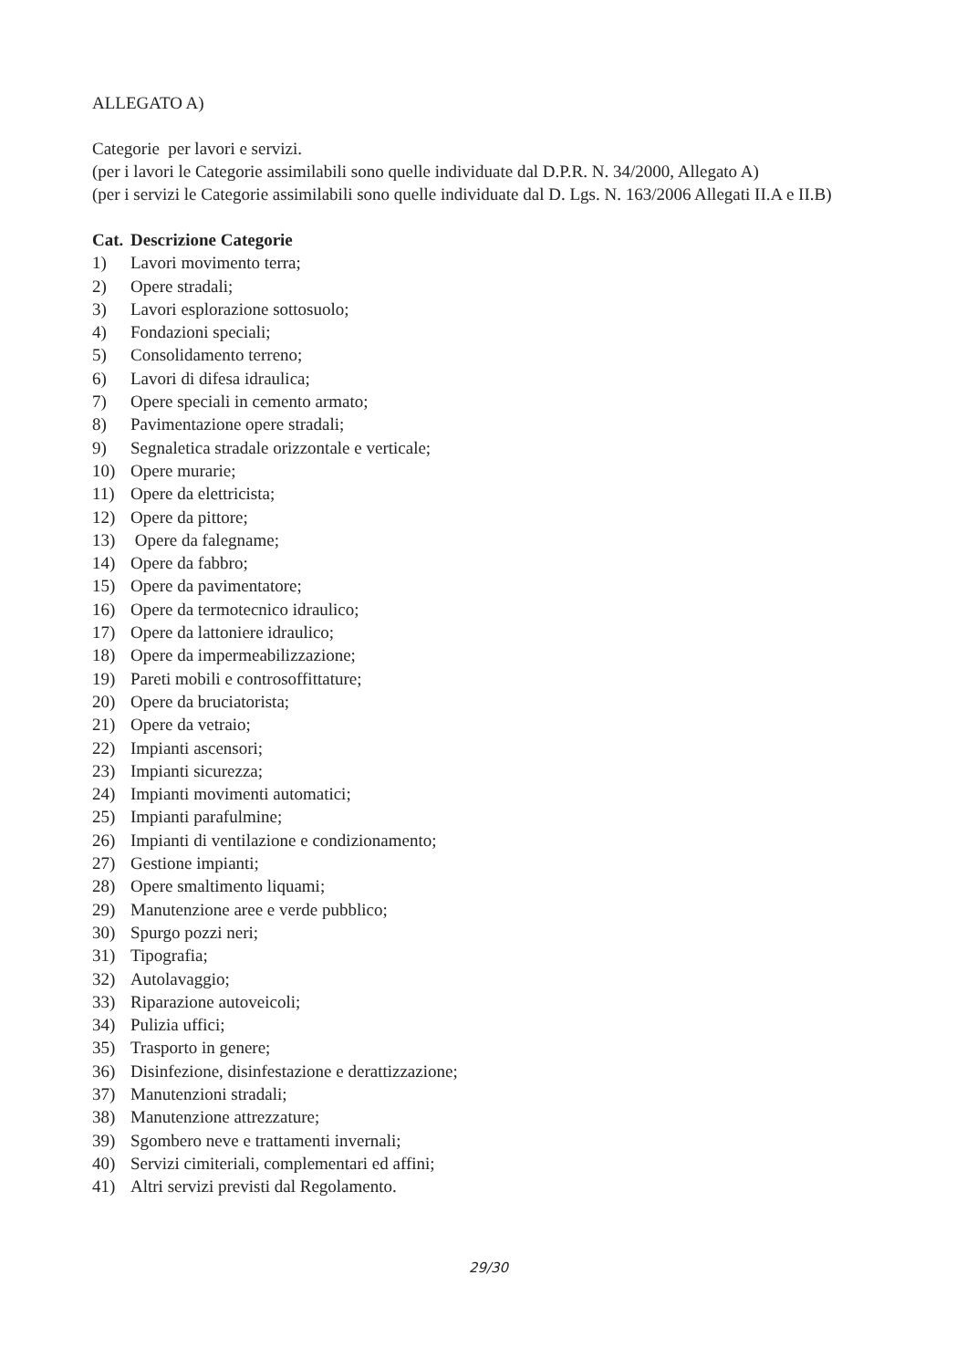ALLEGATO A)
Categorie per lavori e servizi.
(per i lavori le Categorie assimilabili sono quelle individuate dal D.P.R. N. 34/2000, Allegato A)
(per i servizi le Categorie assimilabili sono quelle individuate dal D. Lgs. N. 163/2006 Allegati II.A e II.B)
Cat. Descrizione Categorie
1) Lavori movimento terra;
2) Opere stradali;
3) Lavori esplorazione sottosuolo;
4) Fondazioni speciali;
5) Consolidamento terreno;
6) Lavori di difesa idraulica;
7) Opere speciali in cemento armato;
8) Pavimentazione opere stradali;
9) Segnaletica stradale orizzontale e verticale;
10) Opere murarie;
11) Opere da elettricista;
12) Opere da pittore;
13) Opere da falegname;
14) Opere da fabbro;
15) Opere da pavimentatore;
16) Opere da termotecnico idraulico;
17) Opere da lattoniere idraulico;
18) Opere da impermeabilizzazione;
19) Pareti mobili e controsoffittature;
20) Opere da bruciatorista;
21) Opere da vetraio;
22) Impianti ascensori;
23) Impianti sicurezza;
24) Impianti movimenti automatici;
25) Impianti parafulmine;
26) Impianti di ventilazione e condizionamento;
27) Gestione impianti;
28) Opere smaltimento liquami;
29) Manutenzione aree e verde pubblico;
30) Spurgo pozzi neri;
31) Tipografia;
32) Autolavaggio;
33) Riparazione autoveicoli;
34) Pulizia uffici;
35) Trasporto in genere;
36) Disinfezione, disinfestazione e derattizzazione;
37) Manutenzioni stradali;
38) Manutenzione attrezzature;
39) Sgombero neve e trattamenti invernali;
40) Servizi cimiteriali, complementari ed affini;
41) Altri servizi previsti dal Regolamento.
29/30